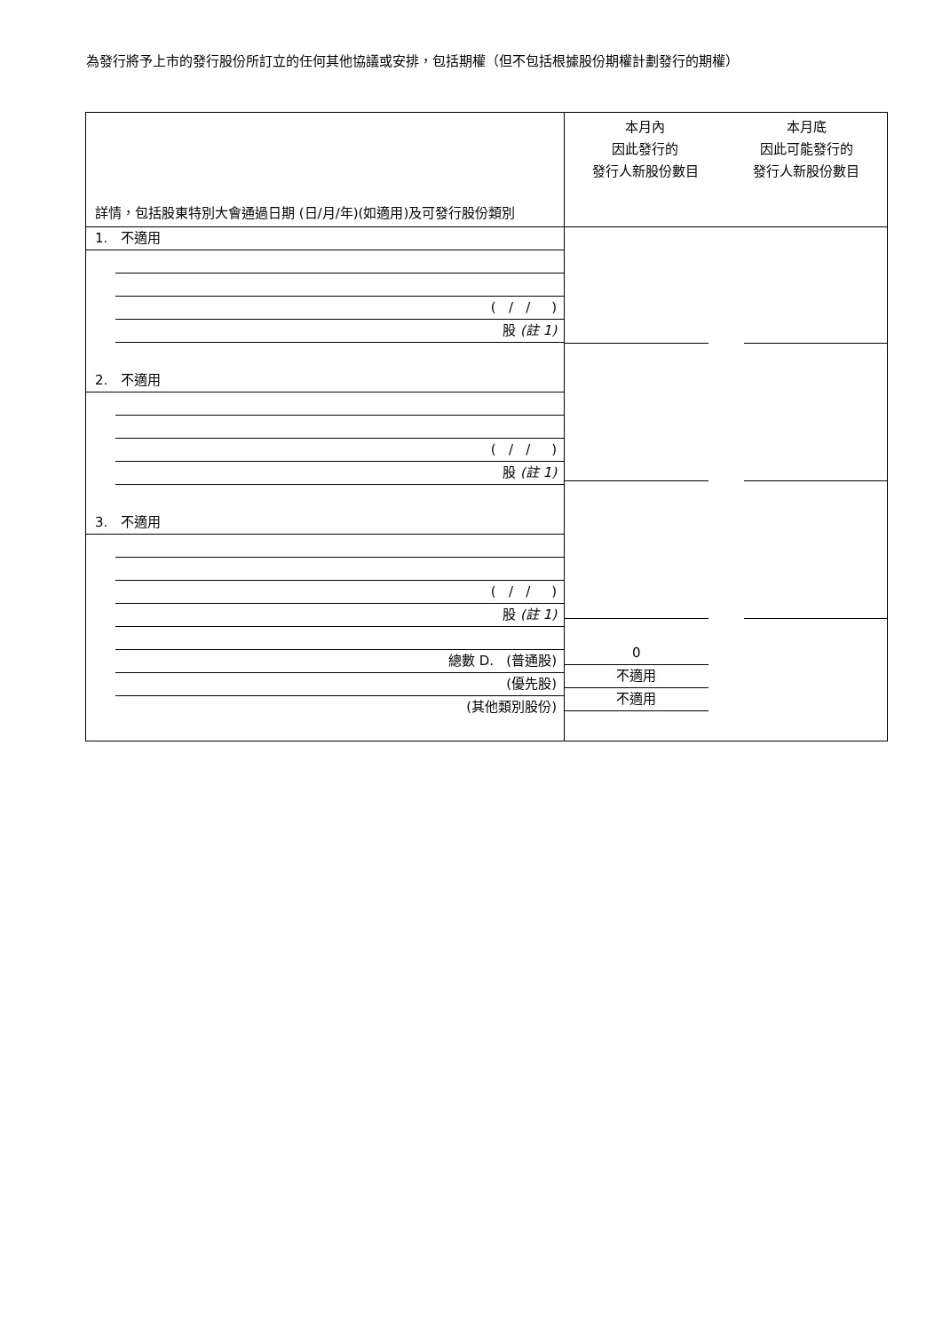為發行將予上市的發行股份所訂立的任何其他協議或安排，包括期權（但不包括根據股份期權計劃發行的期權）
| 詳情，包括股東特別大會通過日期 (日/月/年)(如適用)及可發行股份類別 | 本月內 因此發行的 發行人新股份數目 | 本月底 因此可能發行的 發行人新股份數目 |
| 1. 不適用 ( / / ) 股 (註 1) 2. 不適用 ( / / ) 股 (註 1) 3. 不適用 ( / / ) 股 (註 1) 總數 D. (普通股) (優先股) (其他類別股份) | 0 不適用 不適用 | |